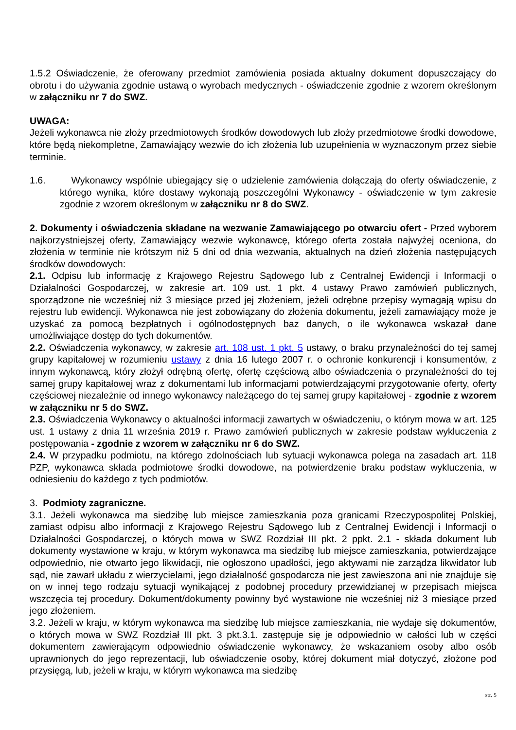1.5.2 Oświadczenie, że oferowany przedmiot zamówienia posiada aktualny dokument dopuszczający do obrotu i do używania zgodnie ustawą o wyrobach medycznych - oświadczenie zgodnie z wzorem określonym w załączniku nr 7 do SWZ.
UWAGA:
Jeżeli wykonawca nie złoży przedmiotowych środków dowodowych lub złoży przedmiotowe środki dowodowe, które będą niekompletne, Zamawiający wezwie do ich złożenia lub uzupełnienia w wyznaczonym przez siebie terminie.
1.6. Wykonawcy wspólnie ubiegający się o udzielenie zamówienia dołączają do oferty oświadczenie, z którego wynika, które dostawy wykonają poszczególni Wykonawcy - oświadczenie w tym zakresie zgodnie z wzorem określonym w załączniku nr 8 do SWZ.
2. Dokumenty i oświadczenia składane na wezwanie Zamawiającego po otwarciu ofert - Przed wyborem najkorzystniejszej oferty, Zamawiający wezwie wykonawcę, którego oferta została najwyżej oceniona, do złożenia w terminie nie krótszym niż 5 dni od dnia wezwania, aktualnych na dzień złożenia następujących środków dowodowych:
2.1. Odpisu lub informację z Krajowego Rejestru Sądowego lub z Centralnej Ewidencji i Informacji o Działalności Gospodarczej, w zakresie art. 109 ust. 1 pkt. 4 ustawy Prawo zamówień publicznych, sporządzone nie wcześniej niż 3 miesiące przed jej złożeniem, jeżeli odrębne przepisy wymagają wpisu do rejestru lub ewidencji. Wykonawca nie jest zobowiązany do złożenia dokumentu, jeżeli zamawiający może je uzyskać za pomocą bezpłatnych i ogólnodostępnych baz danych, o ile wykonawca wskazał dane umożliwiające dostęp do tych dokumentów.
2.2. Oświadczenia wykonawcy, w zakresie art. 108 ust. 1 pkt. 5 ustawy, o braku przynależności do tej samej grupy kapitałowej w rozumieniu ustawy z dnia 16 lutego 2007 r. o ochronie konkurencji i konsumentów, z innym wykonawcą, który złożył odrębną ofertę, ofertę częściową albo oświadczenia o przynależności do tej samej grupy kapitałowej wraz z dokumentami lub informacjami potwierdzającymi przygotowanie oferty, oferty częściowej niezależnie od innego wykonawcy należącego do tej samej grupy kapitałowej - zgodnie z wzorem w załączniku nr 5 do SWZ.
2.3. Oświadczenia Wykonawcy o aktualności informacji zawartych w oświadczeniu, o którym mowa w art. 125 ust. 1 ustawy z dnia 11 września 2019 r. Prawo zamówień publicznych w zakresie podstaw wykluczenia z postępowania - zgodnie z wzorem w załączniku nr 6 do SWZ.
2.4. W przypadku podmiotu, na którego zdolnościach lub sytuacji wykonawca polega na zasadach art. 118 PZP, wykonawca składa podmiotowe środki dowodowe, na potwierdzenie braku podstaw wykluczenia, w odniesieniu do każdego z tych podmiotów.
3. Podmioty zagraniczne.
3.1. Jeżeli wykonawca ma siedzibę lub miejsce zamieszkania poza granicami Rzeczypospolitej Polskiej, zamiast odpisu albo informacji z Krajowego Rejestru Sądowego lub z Centralnej Ewidencji i Informacji o Działalności Gospodarczej, o których mowa w SWZ Rozdział III pkt. 2 ppkt. 2.1 - składa dokument lub dokumenty wystawione w kraju, w którym wykonawca ma siedzibę lub miejsce zamieszkania, potwierdzające odpowiednio, nie otwarto jego likwidacji, nie ogłoszono upadłości, jego aktywami nie zarządza likwidator lub sąd, nie zawarł układu z wierzycielami, jego działalność gospodarcza nie jest zawieszona ani nie znajduje się on w innej tego rodzaju sytuacji wynikającej z podobnej procedury przewidzianej w przepisach miejsca wszczęcia tej procedury. Dokument/dokumenty powinny być wystawione nie wcześniej niż 3 miesiące przed jego złożeniem.
3.2. Jeżeli w kraju, w którym wykonawca ma siedzibę lub miejsce zamieszkania, nie wydaje się dokumentów, o których mowa w SWZ Rozdział III pkt. 3 pkt.3.1. zastępuje się je odpowiednio w całości lub w części dokumentem zawierającym odpowiednio oświadczenie wykonawcy, że wskazaniem osoby albo osób uprawnionych do jego reprezentacji, lub oświadczenie osoby, której dokument miał dotyczyć, złożone pod przysięgą, lub, jeżeli w kraju, w którym wykonawca ma siedzibę
str. 5